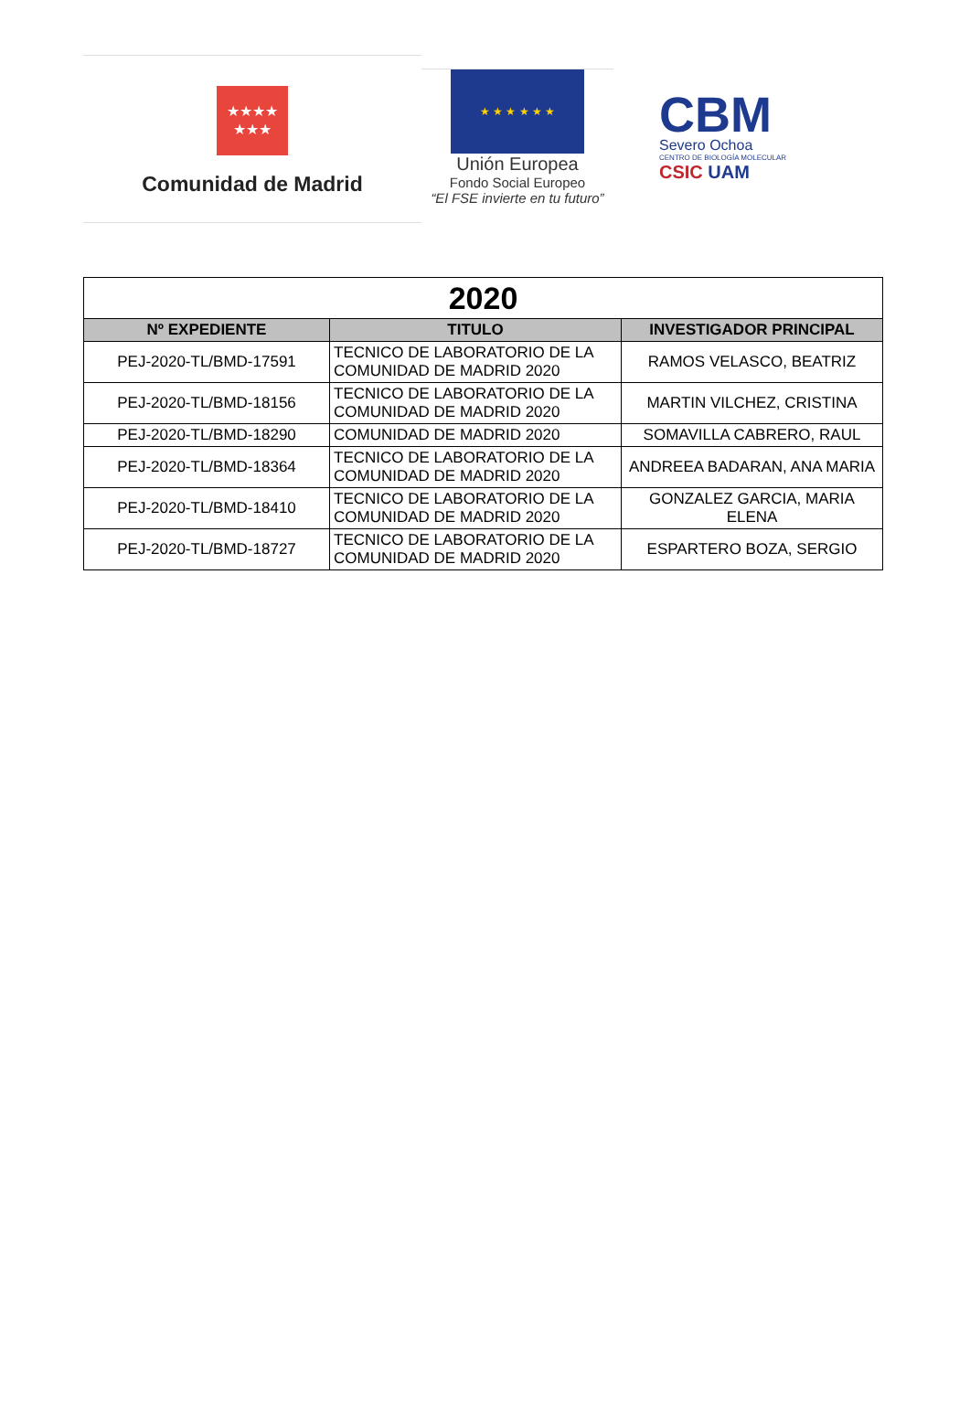★★★★
★★★
Comunidad de Madrid
★ ★ ★ ★ ★ ★
Unión Europea
Fondo Social Europeo
“El FSE invierte en tu futuro”
CBM
Severo Ochoa
CENTRO DE BIOLOGÍA MOLECULAR
CSIC UAM
| 2020 | | |
| --- | --- | --- |
| Nº EXPEDIENTE | TITULO | INVESTIGADOR PRINCIPAL |
| PEJ-2020-TL/BMD-17591 | TECNICO DE LABORATORIO DE LA COMUNIDAD DE MADRID 2020 | RAMOS VELASCO, BEATRIZ |
| PEJ-2020-TL/BMD-18156 | TECNICO DE LABORATORIO DE LA COMUNIDAD DE MADRID 2020 | MARTIN VILCHEZ, CRISTINA |
| PEJ-2020-TL/BMD-18290 | COMUNIDAD DE MADRID 2020 | SOMAVILLA CABRERO, RAUL |
| PEJ-2020-TL/BMD-18364 | TECNICO DE LABORATORIO DE LA COMUNIDAD DE MADRID 2020 | ANDREEA BADARAN, ANA MARIA |
| PEJ-2020-TL/BMD-18410 | TECNICO DE LABORATORIO DE LA COMUNIDAD DE MADRID 2020 | GONZALEZ GARCIA, MARIA ELENA |
| PEJ-2020-TL/BMD-18727 | TECNICO DE LABORATORIO DE LA COMUNIDAD DE MADRID 2020 | ESPARTERO BOZA, SERGIO |